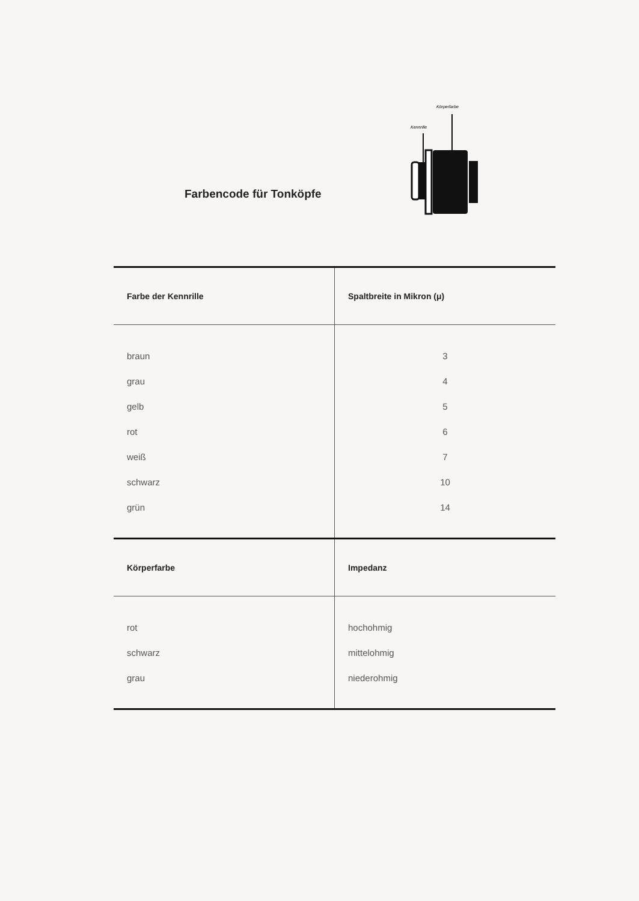Körperfarbe
Kennrille
Farbencode für Tonköpfe
| Farbe der Kennrille | Spaltbreite in Mikron (μ) |
| --- | --- |
| braun | 3 |
| grau | 4 |
| gelb | 5 |
| rot | 6 |
| weiß | 7 |
| schwarz | 10 |
| grün | 14 |
| Körperfarbe | Impedanz |
| rot | hochohmig |
| schwarz | mittelohmig |
| grau | niederohmig |